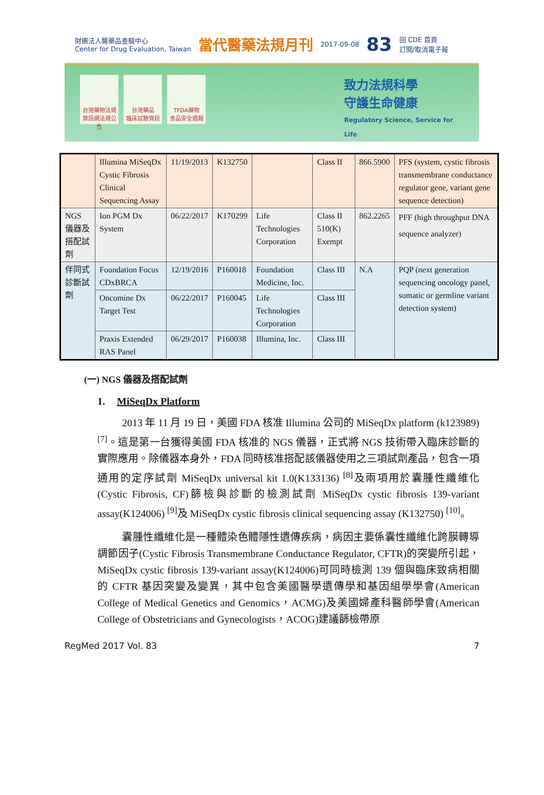財團法人醫藥品查驗中心
Center for Drug Evaluation, Taiwan 當代醫藥法規月刊 2017-09-08 83 回 CDE 首頁
訂閱/取消電子報
台灣藥物法規
資訊網法規公告
台灣藥品
臨床試驗資訊
TFDA藥物
食品安全週報
致力法規科學
守護生命健康
Regulatory Science, Service for Life
| | Illumina MiSeqDx Cystic Fibrosis Clinical Sequencing Assay | 11/19/2013 | K132750 | | Class II | 866.5900 | PFS (system, cystic fibrosis transmembrane conductance regulator gene, variant gene sequence detection) |
| NGS 儀器及搭配試劑 | Ion PGM Dx System | 06/22/2017 | K170299 | Life Technologies Corporation | Class II 510(K) Exempt | 862.2265 | PFF (high throughput DNA sequence analyzer) |
| 伴同式診斷試劑 | Foundation Focus CDxBRCA | 12/19/2016 | P160018 | Foundation Medicine, Inc. | Class III | N.A | PQP (next generation sequencing oncology panel, somatic or germline variant detection system) |
| | Oncomine Dx Target Test | 06/22/2017 | P160045 | Life Technologies Corporation | Class III | | |
| | Praxis Extended RAS Panel | 06/29/2017 | P160038 | Illumina, Inc. | Class III | | |
(一) NGS 儀器及搭配試劑
1. MiSeqDx Platform
2013 年 11 月 19 日，美國 FDA 核准 Illumina 公司的 MiSeqDx platform (k123989) <sup>[7]</sup>。這是第一台獲得美國 FDA 核准的 NGS 儀器，正式將 NGS 技術帶入臨床診斷的實際應用。除儀器本身外，FDA 同時核准搭配該儀器使用之三項試劑產品，包含一項通用的定序試劑 MiSeqDx universal kit 1.0(K133136) <sup>[8]</sup>及兩項用於囊腫性纖維化(Cystic Fibrosis, CF)篩檢與診斷的檢測試劑 MiSeqDx cystic fibrosis 139-variant assay(K124006) <sup>[9]</sup>及 MiSeqDx cystic fibrosis clinical sequencing assay (K132750) <sup>[10]</sup>。
囊腫性纖維化是一種體染色體隱性遺傳疾病，病因主要係囊性纖維化跨膜轉導調節因子(Cystic Fibrosis Transmembrane Conductance Regulator, CFTR)的突變所引起，MiSeqDx cystic fibrosis 139-variant assay(K124006)可同時檢測 139 個與臨床致病相關的 CFTR 基因突變及變異，其中包含美國醫學遺傳學和基因組學學會(American College of Medical Genetics and Genomics，ACMG)及美國婦產科醫師學會(American College of Obstetricians and Gynecologists，ACOG)建議篩檢帶原
RegMed 2017 Vol. 83 7